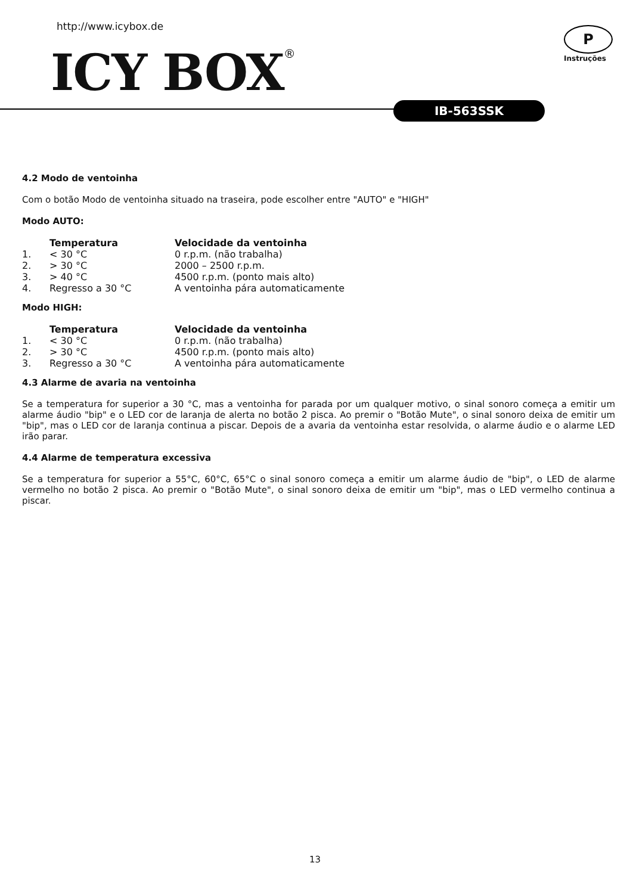http://www.icybox.de P
Instruções
ICY BOX® IB-563SSK
4.2 Modo de ventoinha
Com o botão Modo de ventoinha situado na traseira, pode escolher entre "AUTO" e "HIGH"
Modo AUTO:
| | Temperatura | Velocidade da ventoinha |
| --- | --- | --- |
| 1. | < 30 °C | 0 r.p.m. (não trabalha) |
| 2. | > 30 °C | 2000 – 2500 r.p.m. |
| 3. | > 40 °C | 4500 r.p.m. (ponto mais alto) |
| 4. | Regresso a 30 °C | A ventoinha pára automaticamente |
Modo HIGH:
| | Temperatura | Velocidade da ventoinha |
| --- | --- | --- |
| 1. | < 30 °C | 0 r.p.m. (não trabalha) |
| 2. | > 30 °C | 4500 r.p.m. (ponto mais alto) |
| 3. | Regresso a 30 °C | A ventoinha pára automaticamente |
4.3 Alarme de avaria na ventoinha
Se a temperatura for superior a 30 °C, mas a ventoinha for parada por um qualquer motivo, o sinal sonoro começa a emitir um alarme áudio "bip" e o LED cor de laranja de alerta no botão 2 pisca. Ao premir o "Botão Mute", o sinal sonoro deixa de emitir um "bip", mas o LED cor de laranja continua a piscar. Depois de a avaria da ventoinha estar resolvida, o alarme áudio e o alarme LED irão parar.
4.4 Alarme de temperatura excessiva
Se a temperatura for superior a 55°C, 60°C, 65°C o sinal sonoro começa a emitir um alarme áudio de "bip", o LED de alarme vermelho no botão 2 pisca. Ao premir o "Botão Mute", o sinal sonoro deixa de emitir um "bip", mas o LED vermelho continua a piscar.
13